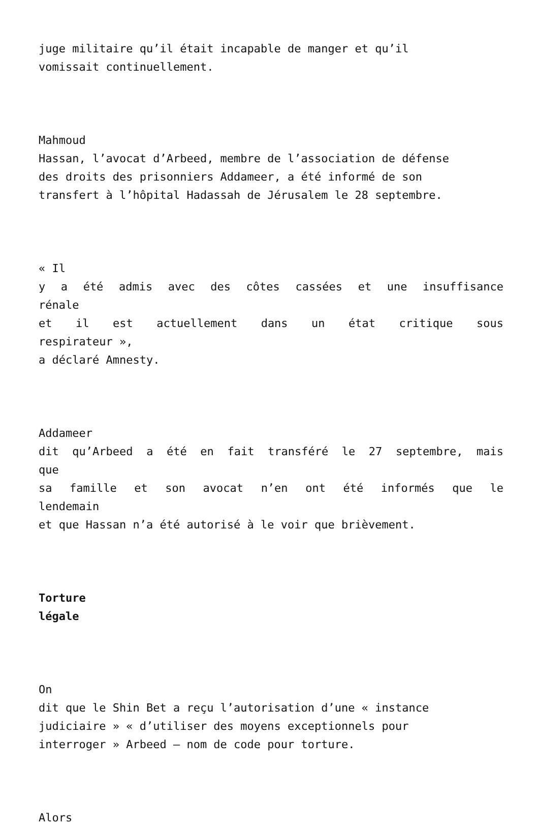juge militaire qu’il était incapable de manger et qu’il
vomissait continuellement.
Mahmoud
Hassan, l’avocat d’Arbeed, membre de l’association de défense
des droits des prisonniers Addameer, a été informé de son
transfert à l’hôpital Hadassah de Jérusalem le 28 septembre.
« Il
y a été admis avec des côtes cassées et une insuffisance
rénale
et il est actuellement dans un état critique sous
respirateur »,
a déclaré Amnesty.
Addameer
dit qu’Arbeed a été en fait transféré le 27 septembre, mais
que
sa famille et son avocat n’en ont été informés que le
lendemain
et que Hassan n’a été autorisé à le voir que brièvement.
Torture
légale
On
dit que le Shin Bet a reçu l’autorisation d’une « instance
judiciaire » « d’utiliser des moyens exceptionnels pour
interroger » Arbeed – nom de code pour torture.
Alors